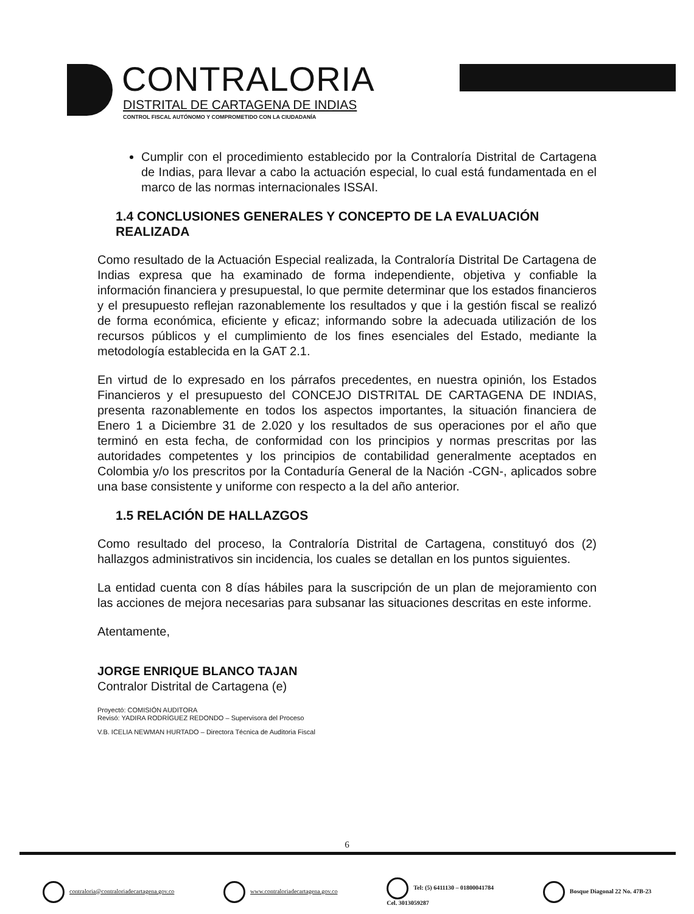CONTRALORIA
DISTRITAL DE CARTAGENA DE INDIAS
CONTROL FISCAL AUTÓNOMO Y COMPROMETIDO CON LA CIUDADANÍA
Cumplir con el procedimiento establecido por la Contraloría Distrital de Cartagena de Indias, para llevar a cabo la actuación especial, lo cual está fundamentada en el marco de las normas internacionales ISSAI.
1.4 CONCLUSIONES GENERALES Y CONCEPTO DE LA EVALUACIÓN REALIZADA
Como resultado de la Actuación Especial realizada, la Contraloría Distrital De Cartagena de Indias expresa que ha examinado de forma independiente, objetiva y confiable la información financiera y presupuestal, lo que permite determinar que los estados financieros y el presupuesto reflejan razonablemente los resultados y que i la gestión fiscal se realizó de forma económica, eficiente y eficaz; informando sobre la adecuada utilización de los recursos públicos y el cumplimiento de los fines esenciales del Estado, mediante la metodología establecida en la GAT 2.1.
En virtud de lo expresado en los párrafos precedentes, en nuestra opinión, los Estados Financieros y el presupuesto del CONCEJO DISTRITAL DE CARTAGENA DE INDIAS, presenta razonablemente en todos los aspectos importantes, la situación financiera de Enero 1 a Diciembre 31 de 2.020 y los resultados de sus operaciones por el año que terminó en esta fecha, de conformidad con los principios y normas prescritas por las autoridades competentes y los principios de contabilidad generalmente aceptados en Colombia y/o los prescritos por la Contaduría General de la Nación -CGN-, aplicados sobre una base consistente y uniforme con respecto a la del año anterior.
1.5 RELACIÓN DE HALLAZGOS
Como resultado del proceso, la Contraloría Distrital de Cartagena, constituyó dos (2) hallazgos administrativos sin incidencia, los cuales se detallan en los puntos siguientes.
La entidad cuenta con 8 días hábiles para la suscripción de un plan de mejoramiento con las acciones de mejora necesarias para subsanar las situaciones descritas en este informe.
Atentamente,
JORGE ENRIQUE BLANCO TAJAN
Contralor Distrital de Cartagena (e)
Proyectó: COMISIÓN AUDITORA
Revisó: YADIRA RODRÍGUEZ REDONDO – Supervisora del Proceso
V.B. ICELIA NEWMAN HURTADO – Directora Técnica de Auditoria Fiscal
6
contraloria@contraloriadecartagena.gov.co www.contraloriadecartagena.gov.co Tel: (5) 6411130 – 01800041784
Cel. 3013059287 Bosque Diagonal 22 No. 47B-23